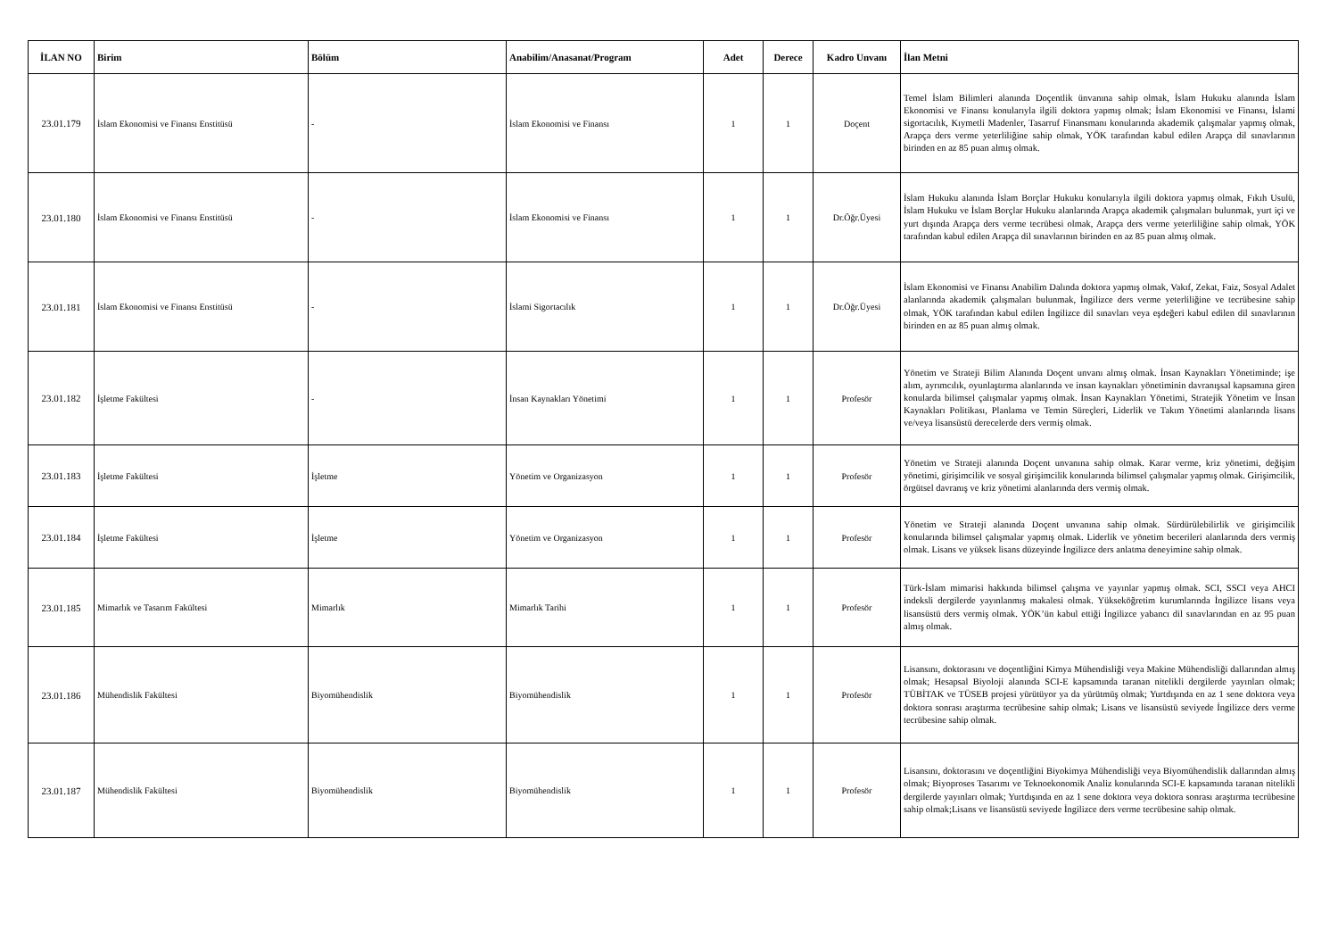| İLAN NO | Birim | Bölüm | Anabilim/Anasanat/Program | Adet | Derece | Kadro Unvanı | İlan Metni |
| --- | --- | --- | --- | --- | --- | --- | --- |
| 23.01.179 | İslam Ekonomisi ve Finansı Enstitüsü | - | İslam Ekonomisi ve Finansı | 1 | 1 | Doçent | Temel İslam Bilimleri alanında Doçentlik ünvanına sahip olmak, İslam Hukuku alanında İslam Ekonomisi ve Finansı konularıyla ilgili doktora yapmış olmak; İslam Ekonomisi ve Finansı, İslami sigortacılık, Kıymetli Madenler, Tasarruf Finansmanı konularında akademik çalışmalar yapmış olmak, Arapça ders verme yeterliliğine sahip olmak, YÖK tarafından kabul edilen Arapça dil sınavlarının birinden en az 85 puan almış olmak. |
| 23.01.180 | İslam Ekonomisi ve Finansı Enstitüsü | - | İslam Ekonomisi ve Finansı | 1 | 1 | Dr.Öğr.Üyesi | İslam Hukuku alanında İslam Borçlar Hukuku konularıyla ilgili doktora yapmış olmak, Fıkıh Usulü, İslam Hukuku ve İslam Borçlar Hukuku alanlarında Arapça akademik çalışmaları bulunmak, yurt içi ve yurt dışında Arapça ders verme tecrübesi olmak, Arapça ders verme yeterliliğine sahip olmak, YÖK tarafından kabul edilen Arapça dil sınavlarının birinden en az 85 puan almış olmak. |
| 23.01.181 | İslam Ekonomisi ve Finansı Enstitüsü | - | İslami Sigortacılık | 1 | 1 | Dr.Öğr.Üyesi | İslam Ekonomisi ve Finansı Anabilim Dalında doktora yapmış olmak, Vakıf, Zekat, Faiz, Sosyal Adalet alanlarında akademik çalışmaları bulunmak, İngilizce ders verme yeterliliğine ve tecrübesine sahip olmak, YÖK tarafından kabul edilen İngilizce dil sınavları veya eşdeğeri kabul edilen dil sınavlarının birinden en az 85 puan almış olmak. |
| 23.01.182 | İşletme Fakültesi | - | İnsan Kaynakları Yönetimi | 1 | 1 | Profesör | Yönetim ve Strateji Bilim Alanında Doçent unvanı almış olmak. İnsan Kaynakları Yönetiminde; işe alım, ayrımcılık, oyunlaştırma alanlarında ve insan kaynakları yönetiminin davranışsal kapsamına giren konularda bilimsel çalışmalar yapmış olmak. İnsan Kaynakları Yönetimi, Stratejik Yönetim ve İnsan Kaynakları Politikası, Planlama ve Temin Süreçleri, Liderlik ve Takım Yönetimi alanlarında lisans ve/veya lisansüstü derecelerde ders vermiş olmak. |
| 23.01.183 | İşletme Fakültesi | İşletme | Yönetim ve Organizasyon | 1 | 1 | Profesör | Yönetim ve Strateji alanında Doçent unvanına sahip olmak. Karar verme, kriz yönetimi, değişim yönetimi, girişimcilik ve sosyal girişimcilik konularında bilimsel çalışmalar yapmış olmak. Girişimcilik, örgütsel davranış ve kriz yönetimi alanlarında ders vermiş olmak. |
| 23.01.184 | İşletme Fakültesi | İşletme | Yönetim ve Organizasyon | 1 | 1 | Profesör | Yönetim ve Strateji alanında Doçent unvanına sahip olmak. Sürdürülebilirlik ve girişimcilik konularında bilimsel çalışmalar yapmış olmak. Liderlik ve yönetim becerileri alanlarında ders vermiş olmak. Lisans ve yüksek lisans düzeyinde İngilizce ders anlatma deneyimine sahip olmak. |
| 23.01.185 | Mimarlık ve Tasarım Fakültesi | Mimarlık | Mimarlık Tarihi | 1 | 1 | Profesör | Türk-İslam mimarisi hakkında bilimsel çalışma ve yayınlar yapmış olmak. SCI, SSCI veya AHCI indeksli dergilerde yayınlanmış makalesi olmak. Yükseköğretim kurumlarında İngilizce lisans veya lisansüstü ders vermiş olmak. YÖK’ün kabul ettiği İngilizce yabancı dil sınavlarından en az 95 puan almış olmak. |
| 23.01.186 | Mühendislik Fakültesi | Biyomühendislik | Biyomühendislik | 1 | 1 | Profesör | Lisansını, doktorasını ve doçentliğini Kimya Mühendisliği veya Makine Mühendisliği dallarından almış olmak; Hesapsal Biyoloji alanında SCI-E kapsamında taranan nitelikli dergilerde yayınları olmak; TÜBİTAK ve TÜSEB projesi yürütüyor ya da yürütmüş olmak; Yurtdışında en az 1 sene doktora veya doktora sonrası araştırma tecrübesine sahip olmak; Lisans ve lisansüstü seviyede İngilizce ders verme tecrübesine sahip olmak. |
| 23.01.187 | Mühendislik Fakültesi | Biyomühendislik | Biyomühendislik | 1 | 1 | Profesör | Lisansını, doktorasını ve doçentliğini Biyokimya Mühendisliği veya Biyomühendislik dallarından almış olmak; Biyoproses Tasarımı ve Teknoekonomik Analiz konularında SCI-E kapsamında taranan nitelikli dergilerde yayınları olmak; Yurtdışında en az 1 sene doktora veya doktora sonrası araştırma tecrübesine sahip olmak;Lisans ve lisansüstü seviyede İngilizce ders verme tecrübesine sahip olmak. |